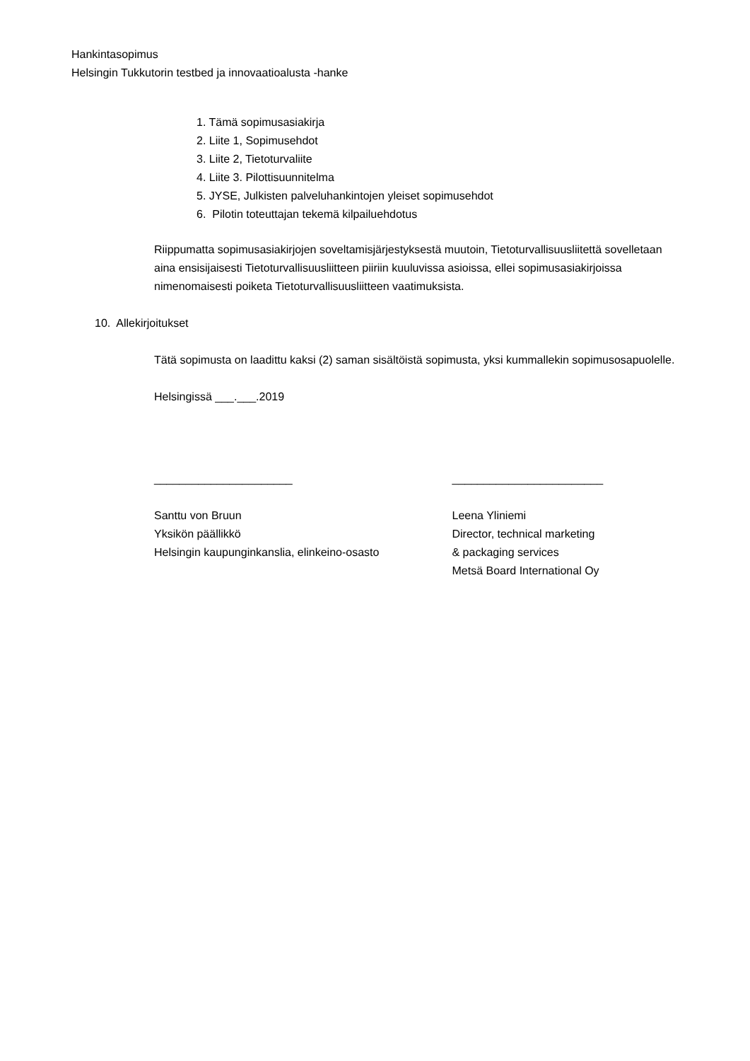Hankintasopimus
Helsingin Tukkutorin testbed ja innovaatioalusta -hanke
1. Tämä sopimusasiakirja
2. Liite 1, Sopimusehdot
3. Liite 2, Tietoturvaliite
4. Liite 3. Pilottisuunnitelma
5. JYSE, Julkisten palveluhankintojen yleiset sopimusehdot
6. Pilotin toteuttajan tekemä kilpailuehdotus
Riippumatta sopimusasiakirjojen soveltamisjärjestyksestä muutoin, Tietoturvallisuusliitettä sovelletaan aina ensisijaisesti Tietoturvallisuusliitteen piiriin kuuluvissa asioissa, ellei sopimusasiakirjoissa nimenomaisesti poiketa Tietoturvallisuusliitteen vaatimuksista.
10. Allekirjoitukset
Tätä sopimusta on laadittu kaksi (2) saman sisältöistä sopimusta, yksi kummallekin sopimusosapuolelle.
Helsingissä ___.___.2019
______________________ ________________________
Santtu von Bruun
Yksikön päällikkö
Helsingin kaupunginkanslia, elinkeino-osasto
Leena Yliniemi
Director, technical marketing
& packaging services
Metsä Board International Oy